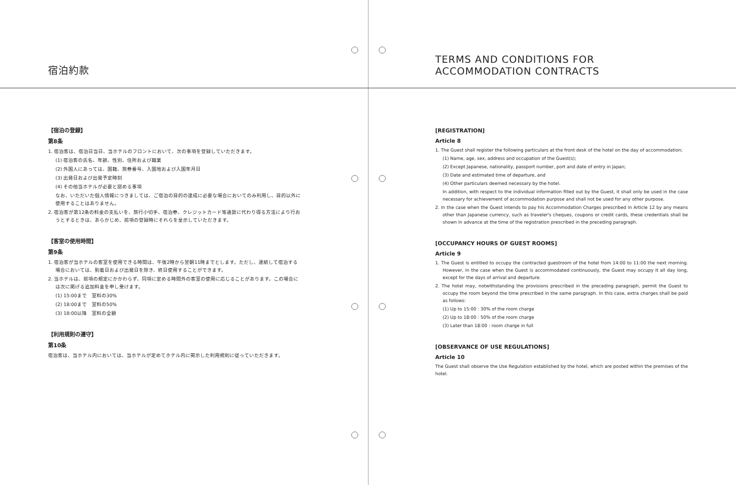宿泊約款
【宿泊の登録】
第8条
1. 宿泊客は、宿泊日当日、当ホテルのフロントにおいて、次の事項を登録していただきます。
(1) 宿泊客の氏名、年齢、性別、住所および職業
(2) 外国人にあっては、国籍、旅券番号、入国地および入国年月日
(3) 出発日および出発予定時刻
(4) その他当ホテルが必要と認める事項
なお、いただいた個人情報につきましては、ご宿泊の目的の達成に必要な場合においてのみ利用し、目的以外に使用することはありません。
2. 宿泊客が第12条の料金の支払いを、旅行小切手、宿泊券、クレジットカード等通貨に代わり得る方法により行おうとするときは、あらかじめ、前項の登録時にそれらを呈示していただきます。
【客室の使用時間】
第9条
1. 宿泊客が当ホテルの客室を使用できる時間は、午後2時から翌朝11時までとします。ただし、連続して宿泊する場合においては、到着日および出発日を除き、終日使用することができます。
2. 当ホテルは、前項の規定にかかわらず、同項に定める時間外の客室の使用に応じることがあります。この場合には次に掲げる追加料金を申し受けます。
(1) 15:00まで　室料の30%
(2) 18:00まで　室料の50%
(3) 18:00以降　室料の全額
【利用規則の遵守】
第10条
宿泊客は、当ホテル内においては、当ホテルが定めてホテル内に掲示した利用規則に従っていただきます。
TERMS AND CONDITIONS FOR
ACCOMMODATION CONTRACTS
[REGISTRATION]
Article 8
1. The Guest shall register the following particulars at the front desk of the hotel on the day of accommodation;
(1) Name, age, sex, address and occupation of the Guest(s);
(2) Except Japanese, nationality, passport number, port and date of entry in Japan;
(3) Date and estimated time of departure, and
(4) Other particulars deemed necessary by the hotel.
In addition, with respect to the individual information filled out by the Guest, it shall only be used in the case necessary for achievement of accommodation purpose and shall not be used for any other purpose.
2. In the case when the Guest intends to pay his Accommodation Charges prescribed in Article 12 by any means other than Japanese currency, such as traveler's cheques, coupons or credit cards, these credentials shall be shown in advance at the time of the registration prescribed in the preceding paragraph.
[OCCUPANCY HOURS OF GUEST ROOMS]
Article 9
1. The Guest is entitled to occupy the contracted guestroom of the hotel from 14:00 to 11:00 the next morning. However, in the case when the Guest is accommodated continuously, the Guest may occupy it all day long, except for the days of arrival and departure.
2. The hotel may, notwithstanding the provisions prescribed in the preceding paragraph, permit the Guest to occupy the room beyond the time prescribed in the same paragraph. In this case, extra charges shall be paid as follows:
(1) Up to 15:00 : 30% of the room charge
(2) Up to 18:00 : 50% of the room charge
(3) Later than 18:00 : room charge in full
[OBSERVANCE OF USE REGULATIONS]
Article 10
The Guest shall observe the Use Regulation established by the hotel, which are posted within the premises of the hotel.